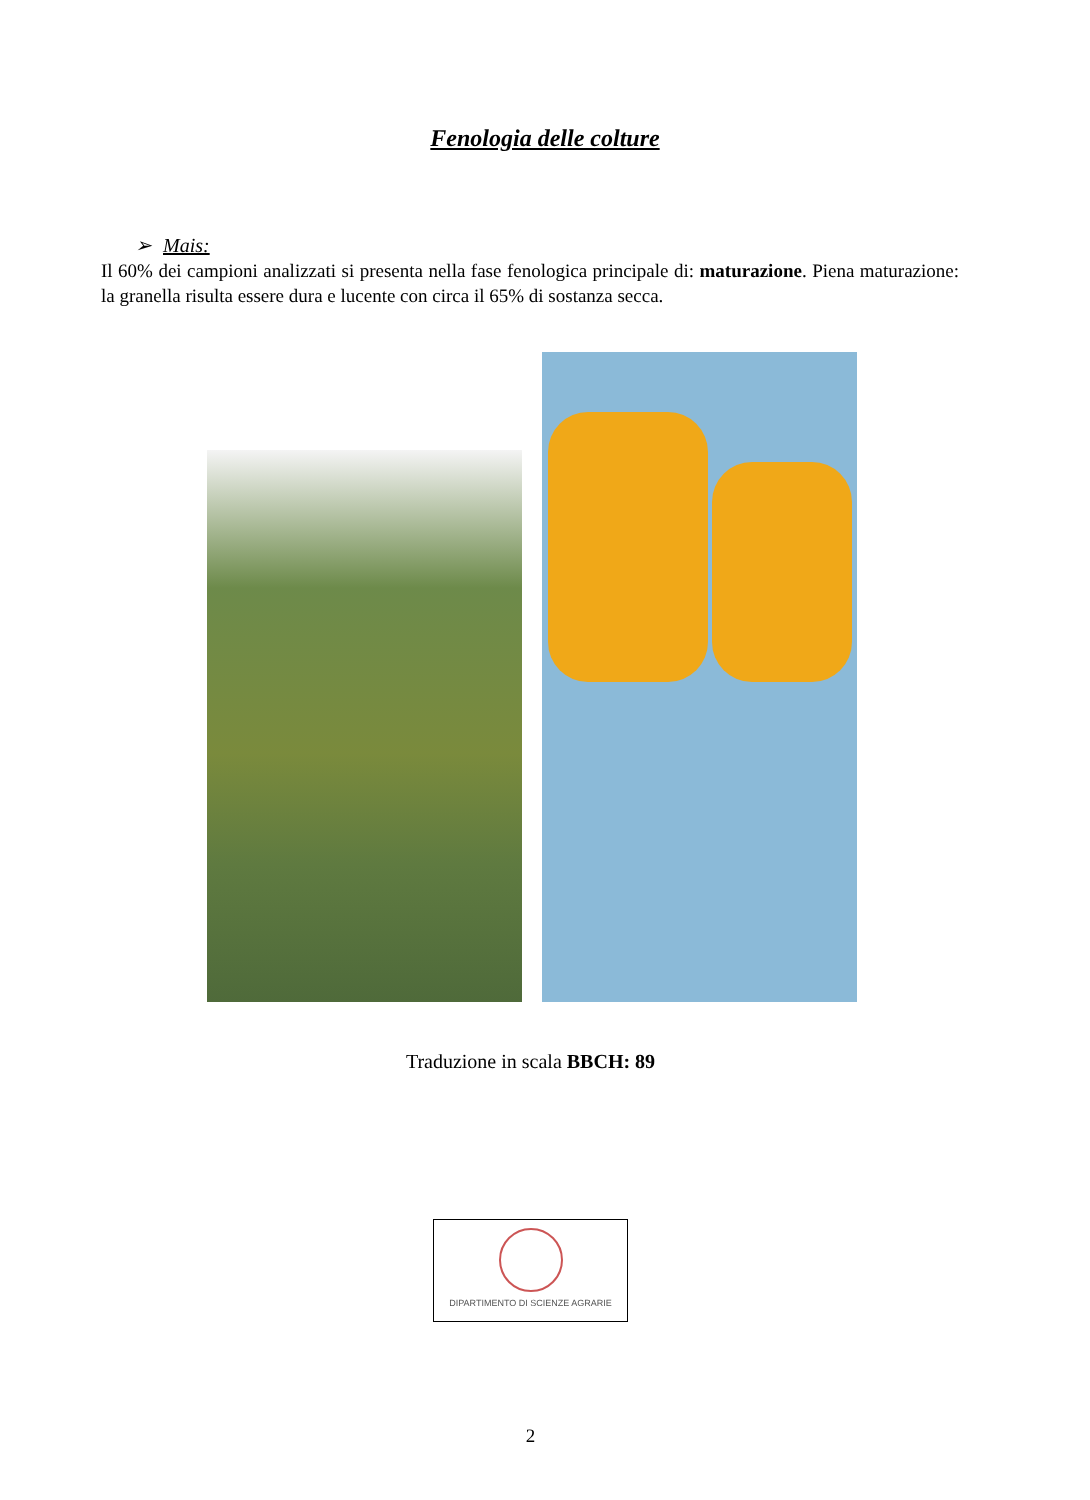Fenologia delle colture
➢ Mais:
Il 60% dei campioni analizzati si presenta nella fase fenologica principale di: maturazione. Piena maturazione: la granella risulta essere dura e lucente con circa il 65% di sostanza secca.
Traduzione in scala BBCH: 89
DIPARTIMENTO DI SCIENZE AGRARIE
2